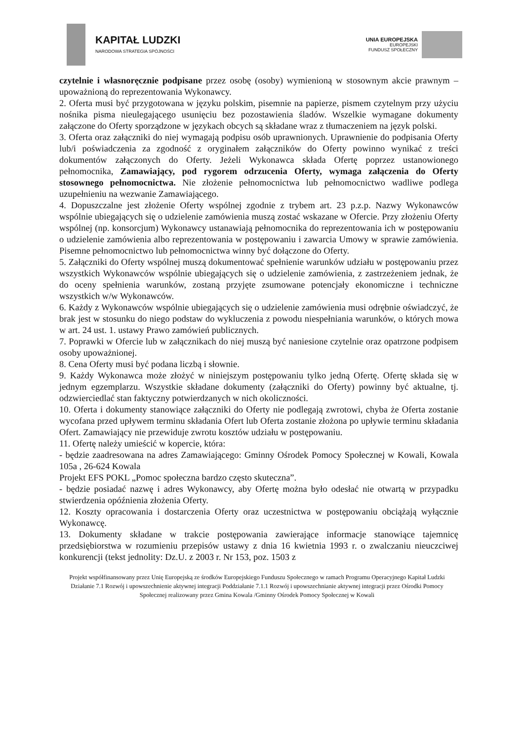KAPITAŁ LUDZKI
NARODOWA STRATEGIA SPÓJNOŚCI
UNIA EUROPEJSKA
EUROPEJSKI
FUNDUSZ SPOŁECZNY
czytelnie i własnoręcznie podpisane przez osobę (osoby) wymienioną w stosownym akcie prawnym –upoważnioną do reprezentowania Wykonawcy.
2. Oferta musi być przygotowana w języku polskim, pisemnie na papierze, pismem czytelnym przy użyciu nośnika pisma nieulegającego usunięciu bez pozostawienia śladów. Wszelkie wymagane dokumenty załączone do Oferty sporządzone w językach obcych są składane wraz z tłumaczeniem na język polski.
3. Oferta oraz załączniki do niej wymagają podpisu osób uprawnionych. Uprawnienie do podpisania Oferty lub/i poświadczenia za zgodność z oryginałem załączników do Oferty powinno wynikać z treści dokumentów załączonych do Oferty. Jeżeli Wykonawca składa Ofertę poprzez ustanowionego pełnomocnika, Zamawiający, pod rygorem odrzucenia Oferty, wymaga załączenia do Oferty stosownego pełnomocnictwa. Nie złożenie pełnomocnictwa lub pełnomocnictwo wadliwe podlega uzupełnieniu na wezwanie Zamawiającego.
4. Dopuszczalne jest złożenie Oferty wspólnej zgodnie z trybem art. 23 p.z.p. Nazwy Wykonawców wspólnie ubiegających się o udzielenie zamówienia muszą zostać wskazane w Ofercie. Przy złożeniu Oferty wspólnej (np. konsorcjum) Wykonawcy ustanawiają pełnomocnika do reprezentowania ich w postępowaniu o udzielenie zamówienia albo reprezentowania w postępowaniu i zawarcia Umowy w sprawie zamówienia. Pisemne pełnomocnictwo lub pełnomocnictwa winny być dołączone do Oferty.
5. Załączniki do Oferty wspólnej muszą dokumentować spełnienie warunków udziału w postępowaniu przez wszystkich Wykonawców wspólnie ubiegających się o udzielenie zamówienia, z zastrzeżeniem jednak, że do oceny spełnienia warunków, zostaną przyjęte zsumowane potencjały ekonomiczne i techniczne wszystkich w/w Wykonawców.
6. Każdy z Wykonawców wspólnie ubiegających się o udzielenie zamówienia musi odrębnie oświadczyć, że brak jest w stosunku do niego podstaw do wykluczenia z powodu niespełniania warunków, o których mowa w art. 24 ust. 1. ustawy Prawo zamówień publicznych.
7. Poprawki w Ofercie lub w załącznikach do niej muszą być naniesione czytelnie oraz opatrzone podpisem osoby upoważnionej.
8. Cena Oferty musi być podana liczbą i słownie.
9. Każdy Wykonawca może złożyć w niniejszym postępowaniu tylko jedną Ofertę. Ofertę składa się w jednym egzemplarzu. Wszystkie składane dokumenty (załączniki do Oferty) powinny być aktualne, tj. odzwierciedlać stan faktyczny potwierdzanych w nich okoliczności.
10. Oferta i dokumenty stanowiące załączniki do Oferty nie podlegają zwrotowi, chyba że Oferta zostanie wycofana przed upływem terminu składania Ofert lub Oferta zostanie złożona po upływie terminu składania Ofert. Zamawiający nie przewiduje zwrotu kosztów udziału w postępowaniu.
11. Ofertę należy umieścić w kopercie, która:
- będzie zaadresowana na adres Zamawiającego: Gminny Ośrodek Pomocy Społecznej w Kowali, Kowala 105a , 26-624 Kowala
Projekt EFS POKL „Pomoc społeczna bardzo często skuteczna”.
- będzie posiadać nazwę i adres Wykonawcy, aby Ofertę można było odesłać nie otwartą w przypadku stwierdzenia opóźnienia złożenia Oferty.
12. Koszty opracowania i dostarczenia Oferty oraz uczestnictwa w postępowaniu obciążają wyłącznie Wykonawcę.
13. Dokumenty składane w trakcie postępowania zawierające informacje stanowiące tajemnicę przedsiębiorstwa w rozumieniu przepisów ustawy z dnia 16 kwietnia 1993 r. o zwalczaniu nieuczciwej konkurencji (tekst jednolity: Dz.U. z 2003 r. Nr 153, poz. 1503 z
Projekt współfinansowany przez Unię Europejską ze środków Europejskiego Funduszu Społecznego w ramach Programu Operacyjnego Kapitał Ludzki Działanie 7.1 Rozwój i upowszechnienie aktywnej integracji Poddziałanie 7.1.1 Rozwój i upowszechnianie aktywnej integracji przez Ośrodki Pomocy Społecznej realizowany przez Gmina Kowala /Gminny Ośrodek Pomocy Społecznej w Kowali